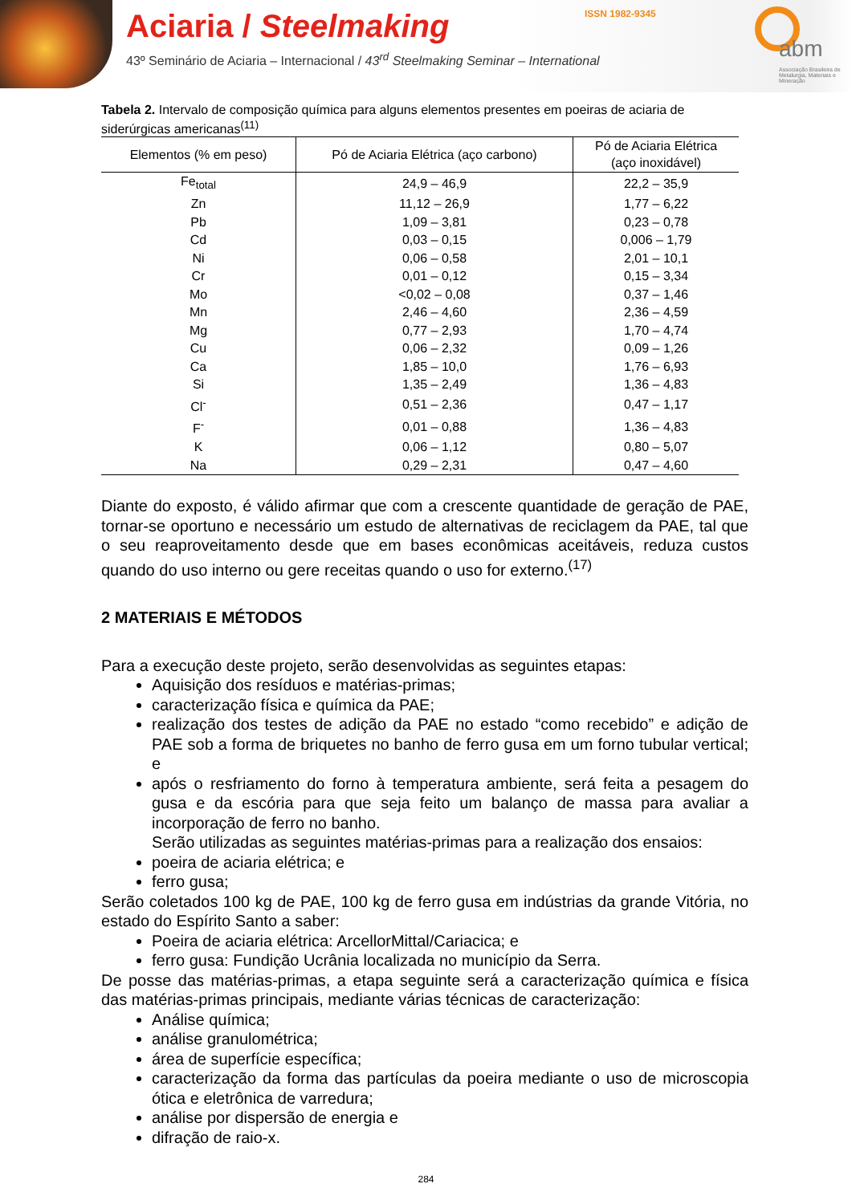Aciaria / Steelmaking ISSN 1982-9345
43º Seminário de Aciaria – Internacional / 43<sup>rd</sup> Steelmaking Seminar – International
abm
Associação Brasileira de Metalurgia, Materiais e Mineração
Tabela 2. Intervalo de composição química para alguns elementos presentes em poeiras de aciaria de siderúrgicas americanas<sup>(11)</sup>
| Elementos (% em peso) | Pó de Aciaria Elétrica (aço carbono) | Pó de Aciaria Elétrica (aço inoxidável) |
| --- | --- | --- |
| Fe<sub>total</sub> | 24,9 – 46,9 | 22,2 – 35,9 |
| Zn | 11,12 – 26,9 | 1,77 – 6,22 |
| Pb | 1,09 – 3,81 | 0,23 – 0,78 |
| Cd | 0,03 – 0,15 | 0,006 – 1,79 |
| Ni | 0,06 – 0,58 | 2,01 – 10,1 |
| Cr | 0,01 – 0,12 | 0,15 – 3,34 |
| Mo | <0,02 – 0,08 | 0,37 – 1,46 |
| Mn | 2,46 – 4,60 | 2,36 – 4,59 |
| Mg | 0,77 – 2,93 | 1,70 – 4,74 |
| Cu | 0,06 – 2,32 | 0,09 – 1,26 |
| Ca | 1,85 – 10,0 | 1,76 – 6,93 |
| Si | 1,35 – 2,49 | 1,36 – 4,83 |
| Cl<sup>-</sup> | 0,51 – 2,36 | 0,47 – 1,17 |
| F<sup>-</sup> | 0,01 – 0,88 | 1,36 – 4,83 |
| K | 0,06 – 1,12 | 0,80 – 5,07 |
| Na | 0,29 – 2,31 | 0,47 – 4,60 |
Diante do exposto, é válido afirmar que com a crescente quantidade de geração de PAE, tornar-se oportuno e necessário um estudo de alternativas de reciclagem da PAE, tal que o seu reaproveitamento desde que em bases econômicas aceitáveis, reduza custos quando do uso interno ou gere receitas quando o uso for externo.<sup>(17)</sup>
2 MATERIAIS E MÉTODOS
Para a execução deste projeto, serão desenvolvidas as seguintes etapas:
Aquisição dos resíduos e matérias-primas;
caracterização física e química da PAE;
realização dos testes de adição da PAE no estado “como recebido” e adição de PAE sob a forma de briquetes no banho de ferro gusa em um forno tubular vertical; e
após o resfriamento do forno à temperatura ambiente, será feita a pesagem do gusa e da escória para que seja feito um balanço de massa para avaliar a incorporação de ferro no banho.
Serão utilizadas as seguintes matérias-primas para a realização dos ensaios:
poeira de aciaria elétrica; e
ferro gusa;
Serão coletados 100 kg de PAE, 100 kg de ferro gusa em indústrias da grande Vitória, no estado do Espírito Santo a saber:
Poeira de aciaria elétrica: ArcellorMittal/Cariacica; e
ferro gusa: Fundição Ucrânia localizada no município da Serra.
De posse das matérias-primas, a etapa seguinte será a caracterização química e física das matérias-primas principais, mediante várias técnicas de caracterização:
Análise química;
análise granulométrica;
área de superfície específica;
caracterização da forma das partículas da poeira mediante o uso de microscopia ótica e eletrônica de varredura;
análise por dispersão de energia e
difração de raio-x.
284